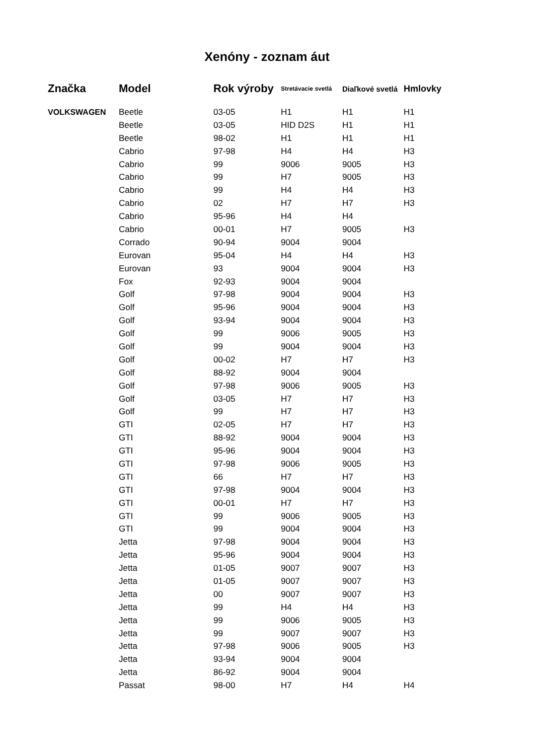Xenóny - zoznam áut
| Značka | Model | Rok výroby | Stretávacie svetlá | Diaľkové svetlá | Hmlovky |
| --- | --- | --- | --- | --- | --- |
| VOLKSWAGEN | Beetle | 03-05 | H1 | H1 | H1 |
| | Beetle | 03-05 | HID D2S | H1 | H1 |
| | Beetle | 98-02 | H1 | H1 | H1 |
| | Cabrio | 97-98 | H4 | H4 | H3 |
| | Cabrio | 99 | 9006 | 9005 | H3 |
| | Cabrio | 99 | H7 | 9005 | H3 |
| | Cabrio | 99 | H4 | H4 | H3 |
| | Cabrio | 02 | H7 | H7 | H3 |
| | Cabrio | 95-96 | H4 | H4 | |
| | Cabrio | 00-01 | H7 | 9005 | H3 |
| | Corrado | 90-94 | 9004 | 9004 | |
| | Eurovan | 95-04 | H4 | H4 | H3 |
| | Eurovan | 93 | 9004 | 9004 | H3 |
| | Fox | 92-93 | 9004 | 9004 | |
| | Golf | 97-98 | 9004 | 9004 | H3 |
| | Golf | 95-96 | 9004 | 9004 | H3 |
| | Golf | 93-94 | 9004 | 9004 | H3 |
| | Golf | 99 | 9006 | 9005 | H3 |
| | Golf | 99 | 9004 | 9004 | H3 |
| | Golf | 00-02 | H7 | H7 | H3 |
| | Golf | 88-92 | 9004 | 9004 | |
| | Golf | 97-98 | 9006 | 9005 | H3 |
| | Golf | 03-05 | H7 | H7 | H3 |
| | Golf | 99 | H7 | H7 | H3 |
| | GTI | 02-05 | H7 | H7 | H3 |
| | GTI | 88-92 | 9004 | 9004 | H3 |
| | GTI | 95-96 | 9004 | 9004 | H3 |
| | GTI | 97-98 | 9006 | 9005 | H3 |
| | GTI | 66 | H7 | H7 | H3 |
| | GTI | 97-98 | 9004 | 9004 | H3 |
| | GTI | 00-01 | H7 | H7 | H3 |
| | GTI | 99 | 9006 | 9005 | H3 |
| | GTI | 99 | 9004 | 9004 | H3 |
| | Jetta | 97-98 | 9004 | 9004 | H3 |
| | Jetta | 95-96 | 9004 | 9004 | H3 |
| | Jetta | 01-05 | 9007 | 9007 | H3 |
| | Jetta | 01-05 | 9007 | 9007 | H3 |
| | Jetta | 00 | 9007 | 9007 | H3 |
| | Jetta | 99 | H4 | H4 | H3 |
| | Jetta | 99 | 9006 | 9005 | H3 |
| | Jetta | 99 | 9007 | 9007 | H3 |
| | Jetta | 97-98 | 9006 | 9005 | H3 |
| | Jetta | 93-94 | 9004 | 9004 | |
| | Jetta | 86-92 | 9004 | 9004 | |
| | Passat | 98-00 | H7 | H4 | H4 |